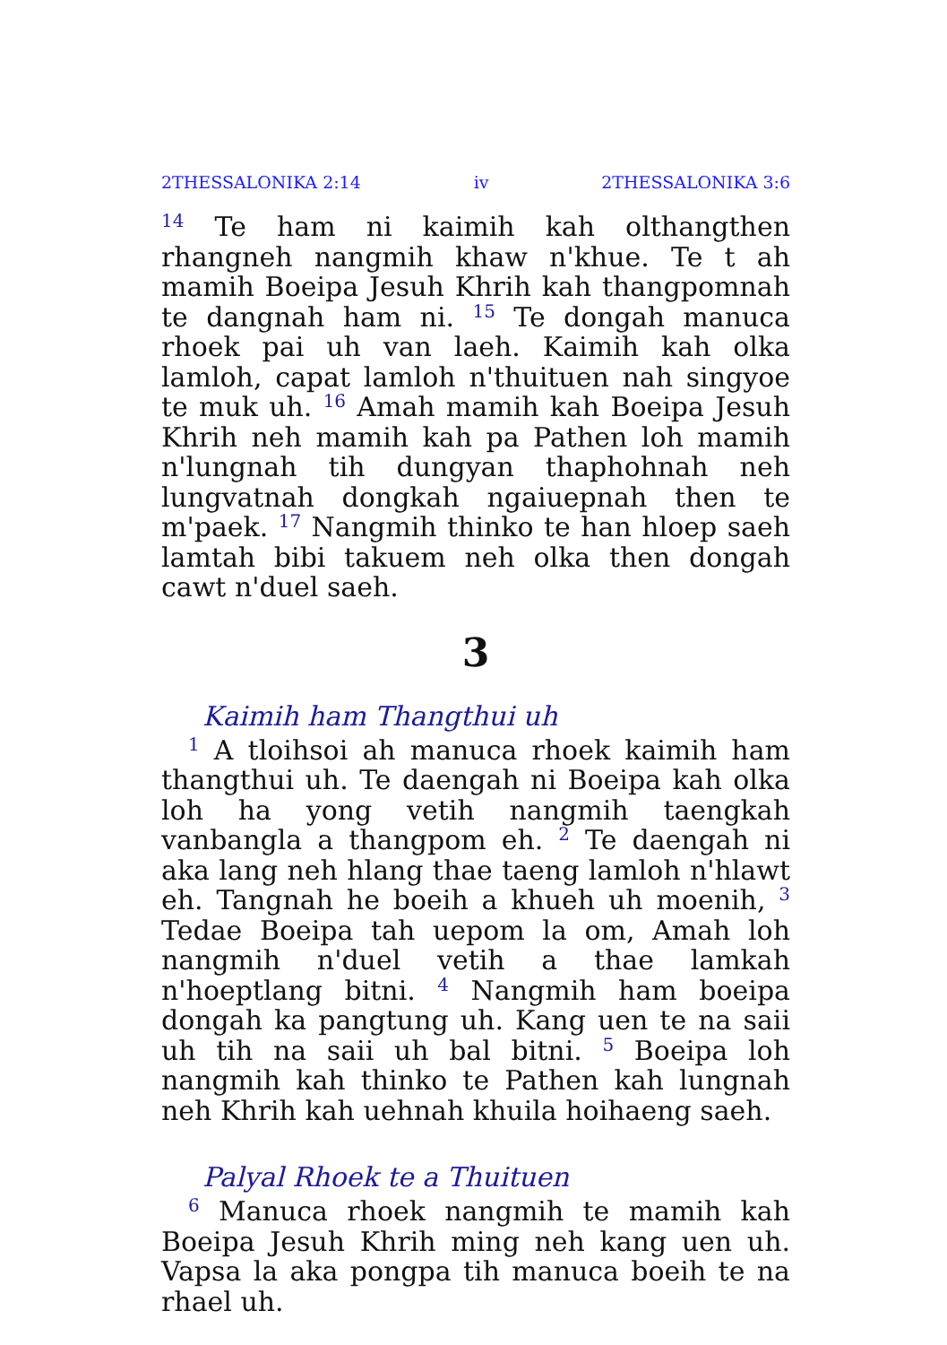2THESSALONIKA 2:14 iv 2THESSALONIKA 3:6
<sup>14</sup> Te ham ni kaimih kah olthangthen rhangneh nangmih khaw n'khue. Te t ah mamih Boeipa Jesuh Khrih kah thangpomnah te dangnah ham ni. <sup>15</sup> Te dongah manuca rhoek pai uh van laeh. Kaimih kah olka lamloh, capat lamloh n'thuituen nah singyoe te muk uh. <sup>16</sup> Amah mamih kah Boeipa Jesuh Khrih neh mamih kah pa Pathen loh mamih n'lungnah tih dungyan thaphohnah neh lungvatnah dongkah ngaiuepnah then te m'paek. <sup>17</sup> Nangmih thinko te han hloep saeh lamtah bibi takuem neh olka then dongah cawt n'duel saeh.
3
Kaimih ham Thangthui uh
<sup>1</sup> A tloihsoi ah manuca rhoek kaimih ham thangthui uh. Te daengah ni Boeipa kah olka loh ha yong vetih nangmih taengkah vanbangla a thangpom eh. <sup>2</sup> Te daengah ni aka lang neh hlang thae taeng lamloh n'hlawt eh. Tangnah he boeih a khueh uh moenih, <sup>3</sup> Tedae Boeipa tah uepom la om, Amah loh nangmih n'duel vetih a thae lamkah n'hoeptlang bitni. <sup>4</sup> Nangmih ham boeipa dongah ka pangtung uh. Kang uen te na saii uh tih na saii uh bal bitni. <sup>5</sup> Boeipa loh nangmih kah thinko te Pathen kah lungnah neh Khrih kah uehnah khuila hoihaeng saeh.
Palyal Rhoek te a Thuituen
<sup>6</sup> Manuca rhoek nangmih te mamih kah Boeipa Jesuh Khrih ming neh kang uen uh. Vapsa la aka pongpa tih manuca boeih te na rhael uh.